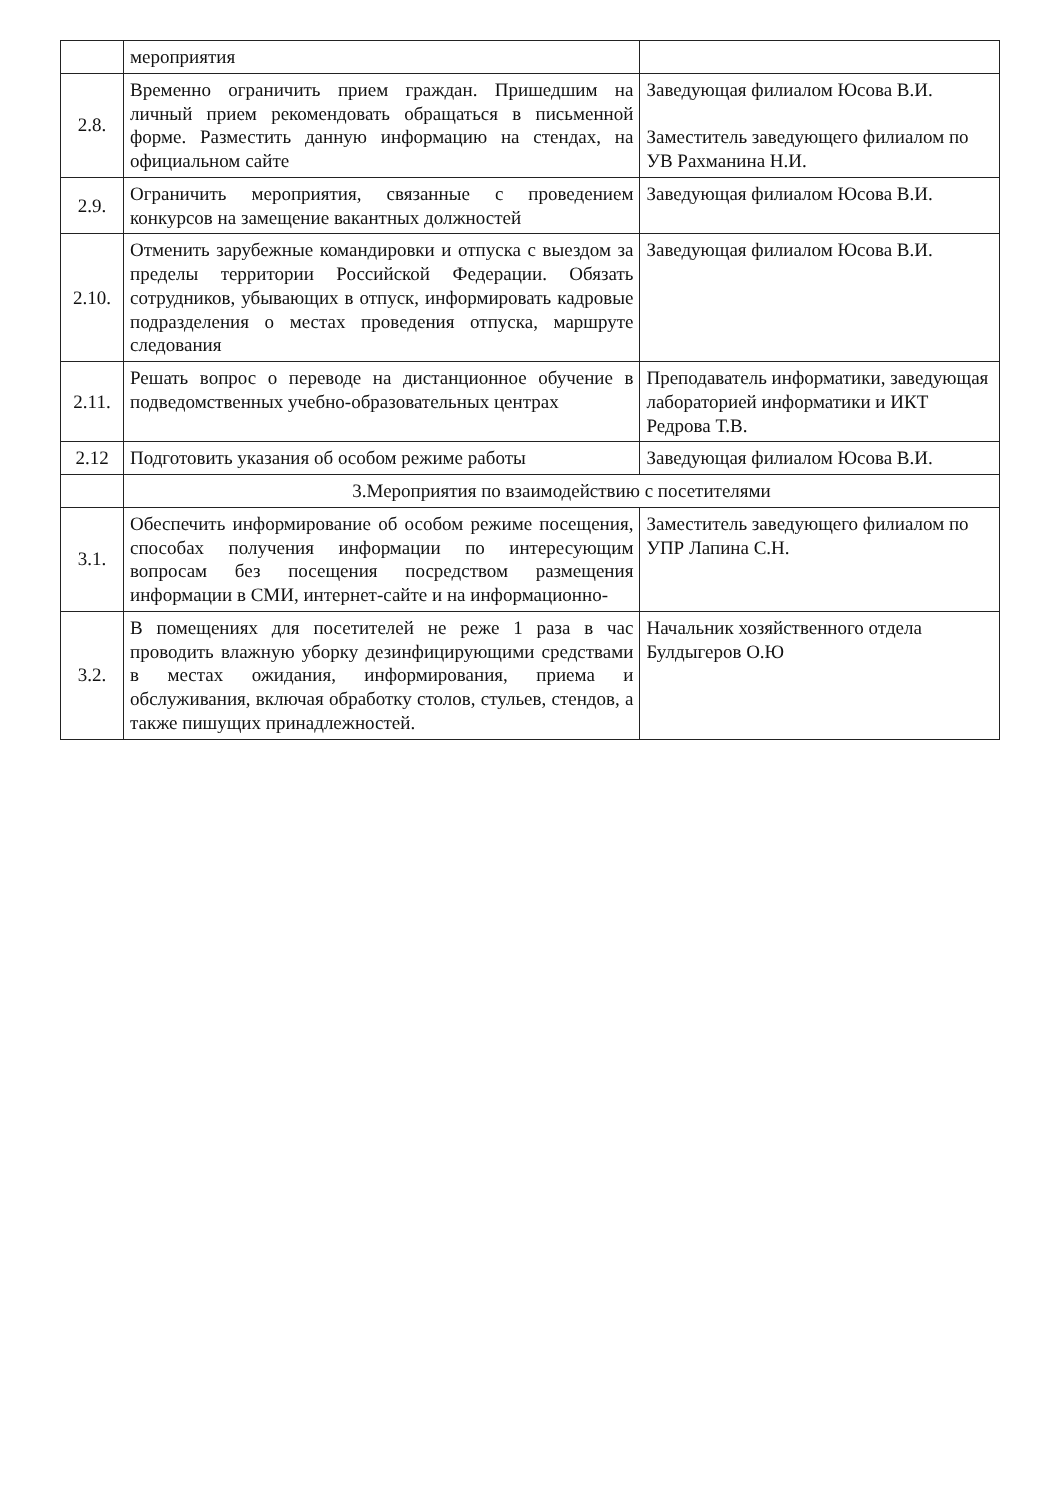| | мероприятия | |
| 2.8. | Временно ограничить прием граждан. Пришедшим на личный прием рекомендовать обращаться в письменной форме. Разместить данную информацию на стендах, на официальном сайте | Заведующая филиалом Юсова В.И. Заместитель заведующего филиалом по УВ Рахманина Н.И. |
| 2.9. | Ограничить мероприятия, связанные с проведением конкурсов на замещение вакантных должностей | Заведующая филиалом Юсова В.И. |
| 2.10. | Отменить зарубежные командировки и отпуска с выездом за пределы территории Российской Федерации. Обязать сотрудников, убывающих в отпуск, информировать кадровые подразделения о местах проведения отпуска, маршруте следования | Заведующая филиалом Юсова В.И. |
| 2.11. | Решать вопрос о переводе на дистанционное обучение в подведомственных учебно-образовательных центрах | Преподаватель информатики, заведующая лабораторией информатики и ИКТ Редрова Т.В. |
| 2.12 | Подготовить указания об особом режиме работы | Заведующая филиалом Юсова В.И. |
| | 3.Мероприятия по взаимодействию с посетителями | |
| 3.1. | Обеспечить информирование об особом режиме посещения, способах получения информации по интересующим вопросам без посещения посредством размещения информации в СМИ, интернет-сайте и на информационно- | Заместитель заведующего филиалом по УПР Лапина С.Н. |
| 3.2. | В помещениях для посетителей не реже 1 раза в час проводить влажную уборку дезинфицирующими средствами в местах ожидания, информирования, приема и обслуживания, включая обработку столов, стульев, стендов, а также пишущих принадлежностей. | Начальник хозяйственного отдела Булдыгеров О.Ю |